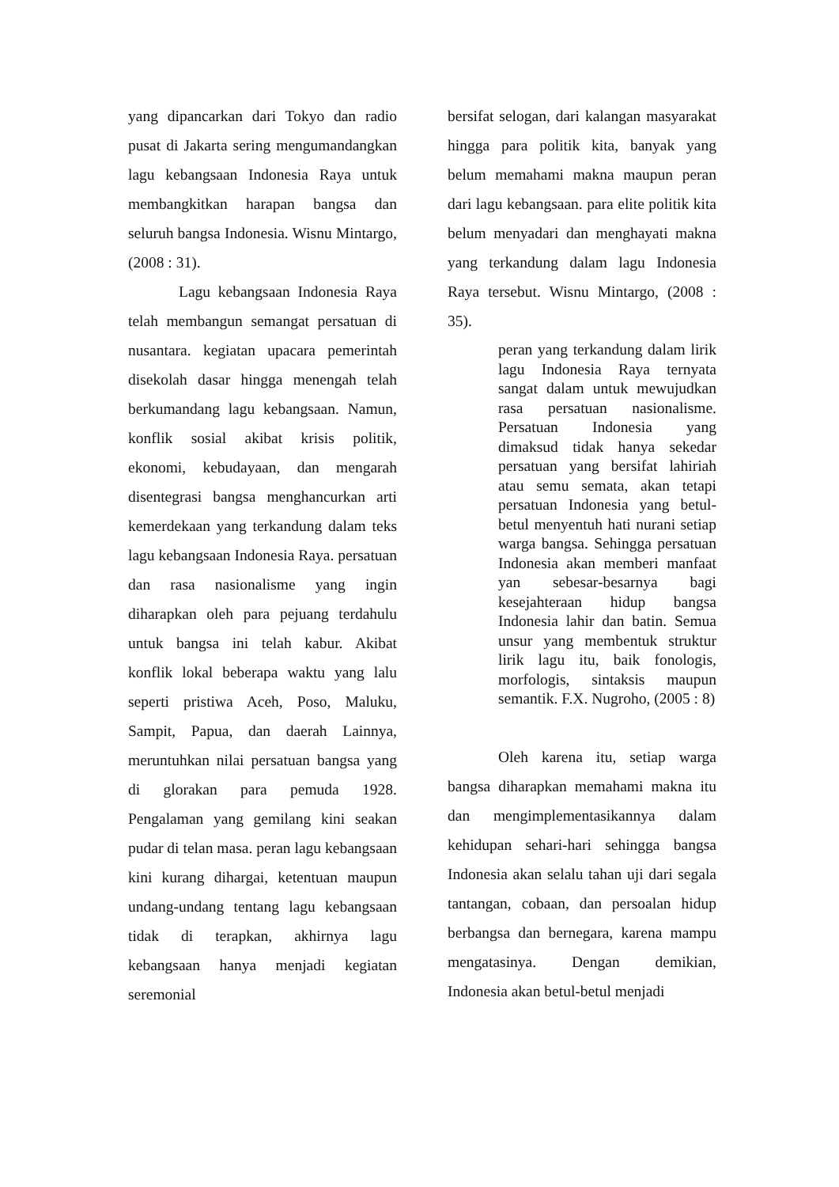yang dipancarkan dari Tokyo dan radio pusat di Jakarta sering mengumandangkan lagu kebangsaan Indonesia Raya untuk membangkitkan harapan bangsa dan seluruh bangsa Indonesia. Wisnu Mintargo, (2008 : 31).
Lagu kebangsaan Indonesia Raya telah membangun semangat persatuan di nusantara. kegiatan upacara pemerintah disekolah dasar hingga menengah telah berkumandang lagu kebangsaan. Namun, konflik sosial akibat krisis politik, ekonomi, kebudayaan, dan mengarah disentegrasi bangsa menghancurkan arti kemerdekaan yang terkandung dalam teks lagu kebangsaan Indonesia Raya. persatuan dan rasa nasionalisme yang ingin diharapkan oleh para pejuang terdahulu untuk bangsa ini telah kabur. Akibat konflik lokal beberapa waktu yang lalu seperti pristiwa Aceh, Poso, Maluku, Sampit, Papua, dan daerah Lainnya, meruntuhkan nilai persatuan bangsa yang di glorakan para pemuda 1928. Pengalaman yang gemilang kini seakan pudar di telan masa. peran lagu kebangsaan kini kurang dihargai, ketentuan maupun undang-undang tentang lagu kebangsaan tidak di terapkan, akhirnya lagu kebangsaan hanya menjadi kegiatan seremonial
bersifat selogan, dari kalangan masyarakat hingga para politik kita, banyak yang belum memahami makna maupun peran dari lagu kebangsaan. para elite politik kita belum menyadari dan menghayati makna yang terkandung dalam lagu Indonesia Raya tersebut. Wisnu Mintargo, (2008 : 35).
peran yang terkandung dalam lirik lagu Indonesia Raya ternyata sangat dalam untuk mewujudkan rasa persatuan nasionalisme. Persatuan Indonesia yang dimaksud tidak hanya sekedar persatuan yang bersifat lahiriah atau semu semata, akan tetapi persatuan Indonesia yang betul-betul menyentuh hati nurani setiap warga bangsa. Sehingga persatuan Indonesia akan memberi manfaat yan sebesar-besarnya bagi kesejahteraan hidup bangsa Indonesia lahir dan batin. Semua unsur yang membentuk struktur lirik lagu itu, baik fonologis, morfologis, sintaksis maupun semantik. F.X. Nugroho, (2005 : 8)
Oleh karena itu, setiap warga bangsa diharapkan memahami makna itu dan mengimplementasikannya dalam kehidupan sehari-hari sehingga bangsa Indonesia akan selalu tahan uji dari segala tantangan, cobaan, dan persoalan hidup berbangsa dan bernegara, karena mampu mengatasinya. Dengan demikian, Indonesia akan betul-betul menjadi